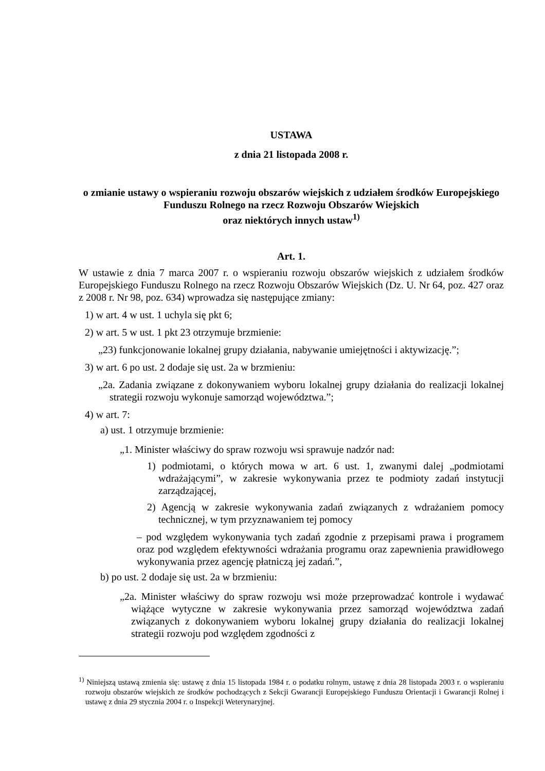USTAWA
z dnia 21 listopada 2008 r.
o zmianie ustawy o wspieraniu rozwoju obszarów wiejskich z udziałem środków Europejskiego Funduszu Rolnego na rzecz Rozwoju Obszarów Wiejskich
oraz niektórych innych ustaw<sup>1)</sup>
Art. 1.
W ustawie z dnia 7 marca 2007 r. o wspieraniu rozwoju obszarów wiejskich z udziałem środków Europejskiego Funduszu Rolnego na rzecz Rozwoju Obszarów Wiejskich (Dz. U. Nr 64, poz. 427 oraz z 2008 r. Nr 98, poz. 634) wprowadza się następujące zmiany:
1) w art. 4 w ust. 1 uchyla się pkt 6;
2) w art. 5 w ust. 1 pkt 23 otrzymuje brzmienie:
„23) funkcjonowanie lokalnej grupy działania, nabywanie umiejętności i aktywizację.”;
3) w art. 6 po ust. 2 dodaje się ust. 2a w brzmieniu:
„2a. Zadania związane z dokonywaniem wyboru lokalnej grupy działania do realizacji lokalnej strategii rozwoju wykonuje samorząd województwa.”;
4) w art. 7:
a) ust. 1 otrzymuje brzmienie:
„1. Minister właściwy do spraw rozwoju wsi sprawuje nadzór nad:
1) podmiotami, o których mowa w art. 6 ust. 1, zwanymi dalej „podmiotami wdrażającymi”, w zakresie wykonywania przez te podmioty zadań instytucji zarządzającej,
2) Agencją w zakresie wykonywania zadań związanych z wdrażaniem pomocy technicznej, w tym przyznawaniem tej pomocy
– pod względem wykonywania tych zadań zgodnie z przepisami prawa i programem oraz pod względem efektywności wdrażania programu oraz zapewnienia prawidłowego wykonywania przez agencję płatniczą jej zadań.”,
b) po ust. 2 dodaje się ust. 2a w brzmieniu:
„2a. Minister właściwy do spraw rozwoju wsi może przeprowadzać kontrole i wydawać wiążące wytyczne w zakresie wykonywania przez samorząd województwa zadań związanych z dokonywaniem wyboru lokalnej grupy działania do realizacji lokalnej strategii rozwoju pod względem zgodności z
<sup>1)</sup> Niniejszą ustawą zmienia się: ustawę z dnia 15 listopada 1984 r. o podatku rolnym, ustawę z dnia 28 listopada 2003 r. o wspieraniu rozwoju obszarów wiejskich ze środków pochodzących z Sekcji Gwarancji Europejskiego Funduszu Orientacji i Gwarancji Rolnej i ustawę z dnia 29 stycznia 2004 r. o Inspekcji Weterynaryjnej.